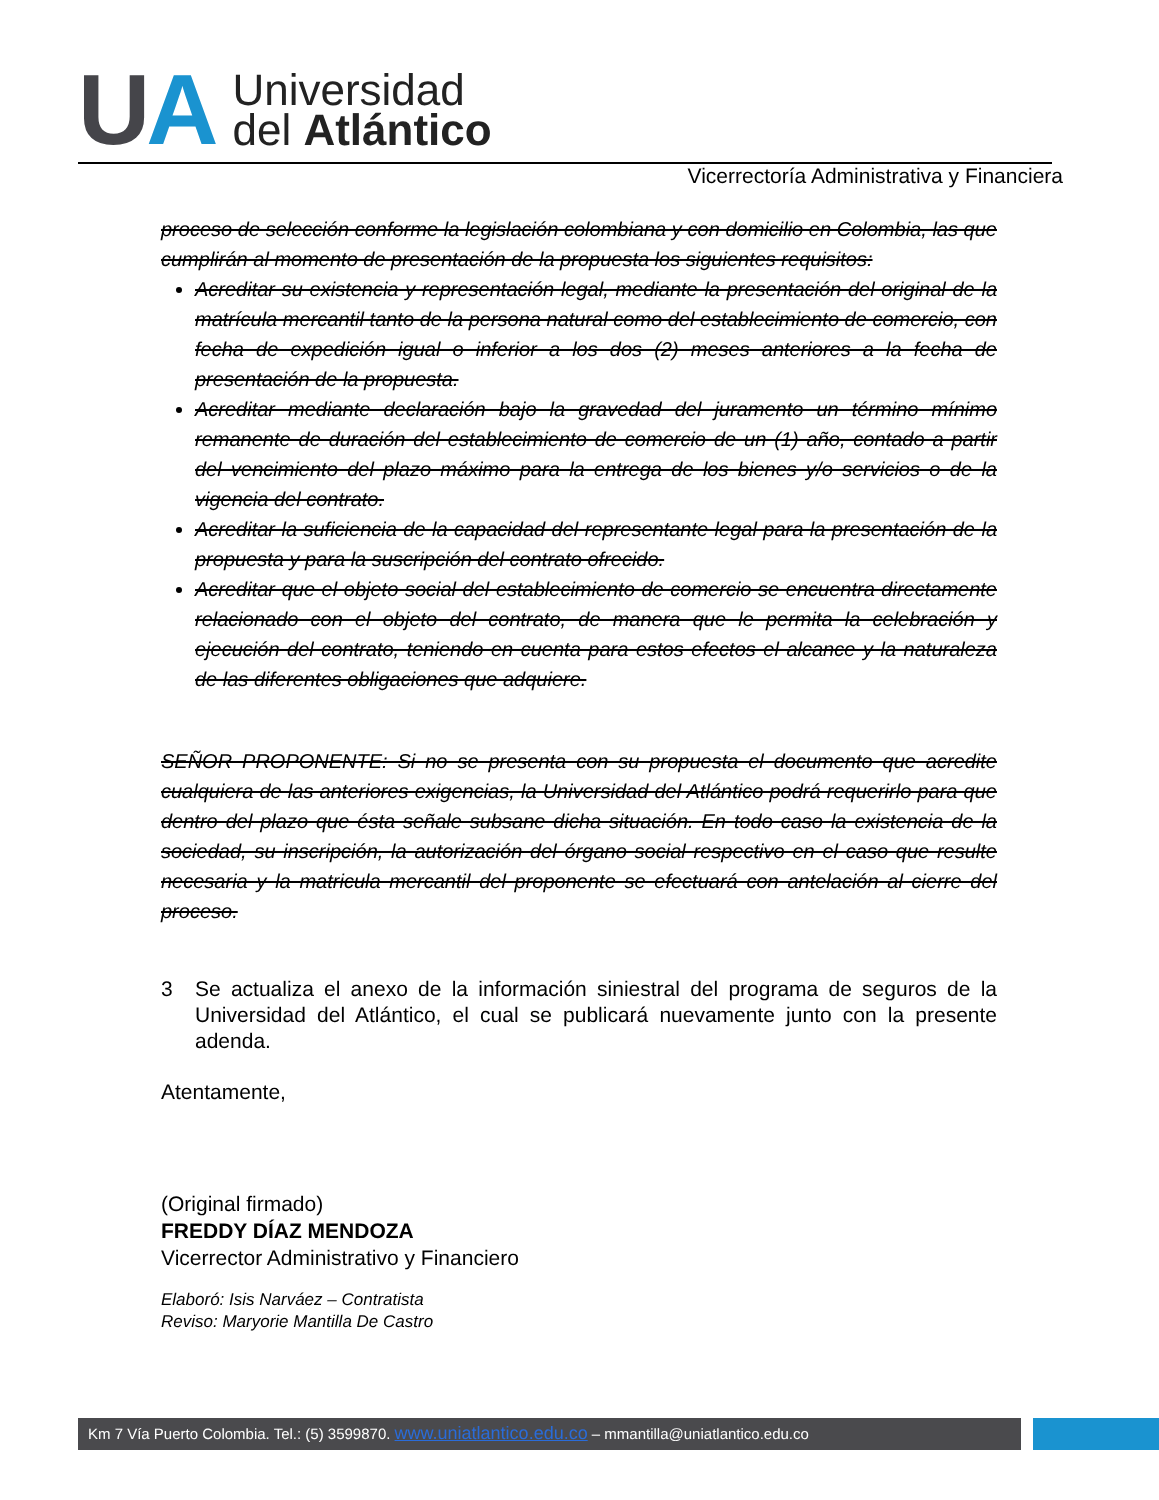U A
Universidad
del Atlántico
Vicerrectoría Administrativa y Financiera
proceso de selección conforme la legislación colombiana y con domicilio en Colombia, las que cumplirán al momento de presentación de la propuesta los siguientes requisitos:
Acreditar su existencia y representación legal, mediante la presentación del original de la matrícula mercantil tanto de la persona natural como del establecimiento de comercio, con fecha de expedición igual o inferior a los dos (2) meses anteriores a la fecha de presentación de la propuesta.
Acreditar mediante declaración bajo la gravedad del juramento un término mínimo remanente de duración del establecimiento de comercio de un (1) año, contado a partir del vencimiento del plazo máximo para la entrega de los bienes y/o servicios o de la vigencia del contrato.
Acreditar la suficiencia de la capacidad del representante legal para la presentación de la propuesta y para la suscripción del contrato ofrecido.
Acreditar que el objeto social del establecimiento de comercio se encuentra directamente relacionado con el objeto del contrato, de manera que le permita la celebración y ejecución del contrato, teniendo en cuenta para estos efectos el alcance y la naturaleza de las diferentes obligaciones que adquiere.
SEÑOR PROPONENTE: Si no se presenta con su propuesta el documento que acredite cualquiera de las anteriores exigencias, la Universidad del Atlántico podrá requerirlo para que dentro del plazo que ésta señale subsane dicha situación. En todo caso la existencia de la sociedad, su inscripción, la autorización del órgano social respectivo en el caso que resulte necesaria y la matricula mercantil del proponente se efectuará con antelación al cierre del proceso.
3 Se actualiza el anexo de la información siniestral del programa de seguros de la Universidad del Atlántico, el cual se publicará nuevamente junto con la presente adenda.
Atentamente,
(Original firmado)
FREDDY DÍAZ MENDOZA
Vicerrector Administrativo y Financiero
Elaboró: Isis Narváez – Contratista
Reviso: Maryorie Mantilla De Castro
Km 7 Vía Puerto Colombia. Tel.: (5) 3599870. www.uniatlantico.edu.co – mmantilla@uniatlantico.edu.co